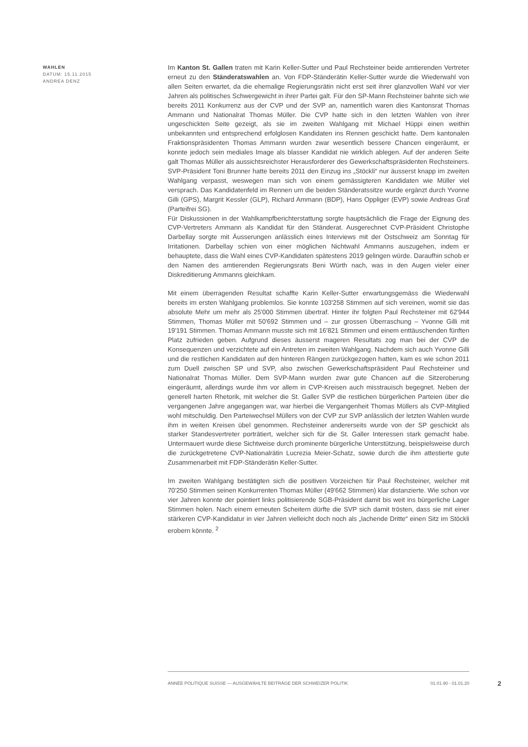WAHLEN
DATUM: 15.11.2015
ANDREA DENZ
Im Kanton St. Gallen traten mit Karin Keller-Sutter und Paul Rechsteiner beide amtierenden Vertreter erneut zu den Ständeratswahlen an. Von FDP-Ständerätin Keller-Sutter wurde die Wiederwahl von allen Seiten erwartet, da die ehemalige Regierungsrätin nicht erst seit ihrer glanzvollen Wahl vor vier Jahren als politisches Schwergewicht in ihrer Partei galt. Für den SP-Mann Rechsteiner bahnte sich wie bereits 2011 Konkurrenz aus der CVP und der SVP an, namentlich waren dies Kantonsrat Thomas Ammann und Nationalrat Thomas Müller. Die CVP hatte sich in den letzten Wahlen von ihrer ungeschickten Seite gezeigt, als sie im zweiten Wahlgang mit Michael Hüppi einen weithin unbekannten und entsprechend erfolglosen Kandidaten ins Rennen geschickt hatte. Dem kantonalen Fraktionspräsidenten Thomas Ammann wurden zwar wesentlich bessere Chancen eingeräumt, er konnte jedoch sein mediales Image als blasser Kandidat nie wirklich ablegen. Auf der anderen Seite galt Thomas Müller als aussichtsreichster Herausforderer des Gewerkschaftspräsidenten Rechsteiners. SVP-Präsident Toni Brunner hatte bereits 2011 den Einzug ins „Stöckli“ nur äusserst knapp im zweiten Wahlgang verpasst, weswegen man sich von einem gemässigteren Kandidaten wie Müller viel versprach. Das Kandidatenfeld im Rennen um die beiden Ständeratssitze wurde ergänzt durch Yvonne Gilli (GPS), Margrit Kessler (GLP), Richard Ammann (BDP), Hans Oppliger (EVP) sowie Andreas Graf (Parteifrei SG).
Für Diskussionen in der Wahlkampfberichterstattung sorgte hauptsächlich die Frage der Eignung des CVP-Vertreters Ammann als Kandidat für den Ständerat. Ausgerechnet CVP-Präsident Christophe Darbellay sorgte mit Äusserungen anlässlich eines Interviews mit der Ostschweiz am Sonntag für Irritationen. Darbellay schien von einer möglichen Nichtwahl Ammanns auszugehen, indem er behauptete, dass die Wahl eines CVP-Kandidaten spätestens 2019 gelingen würde. Daraufhin schob er den Namen des amtierenden Regierungsrats Beni Würth nach, was in den Augen vieler einer Diskreditierung Ammanns gleichkam.
Mit einem überragenden Resultat schaffte Karin Keller-Sutter erwartungsgemäss die Wiederwahl bereits im ersten Wahlgang problemlos. Sie konnte 103'258 Stimmen auf sich vereinen, womit sie das absolute Mehr um mehr als 25'000 Stimmen übertraf. Hinter ihr folgten Paul Rechsteiner mit 62'944 Stimmen, Thomas Müller mit 50'692 Stimmen und – zur grossen Überraschung – Yvonne Gilli mit 19'191 Stimmen. Thomas Ammann musste sich mit 16'821 Stimmen und einem enttäuschenden fünften Platz zufrieden geben. Aufgrund dieses äusserst mageren Resultats zog man bei der CVP die Konsequenzen und verzichtete auf ein Antreten im zweiten Wahlgang. Nachdem sich auch Yvonne Gilli und die restlichen Kandidaten auf den hinteren Rängen zurückgezogen hatten, kam es wie schon 2011 zum Duell zwischen SP und SVP, also zwischen Gewerkschaftspräsident Paul Rechsteiner und Nationalrat Thomas Müller. Dem SVP-Mann wurden zwar gute Chancen auf die Sitzeroberung eingeräumt, allerdings wurde ihm vor allem in CVP-Kreisen auch misstrauisch begegnet. Neben der generell harten Rhetorik, mit welcher die St. Galler SVP die restlichen bürgerlichen Parteien über die vergangenen Jahre angegangen war, war hierbei die Vergangenheit Thomas Müllers als CVP-Mitglied wohl mitschuldig. Den Parteiwechsel Müllers von der CVP zur SVP anlässlich der letzten Wahlen wurde ihm in weiten Kreisen übel genommen. Rechsteiner andererseits wurde von der SP geschickt als starker Standesvertreter porträtiert, welcher sich für die St. Galler Interessen stark gemacht habe. Untermauert wurde diese Sichtweise durch prominente bürgerliche Unterstützung, beispielsweise durch die zurückgetretene CVP-Nationalrätin Lucrezia Meier-Schatz, sowie durch die ihm attestierte gute Zusammenarbeit mit FDP-Ständerätin Keller-Sutter.
Im zweiten Wahlgang bestätigten sich die positiven Vorzeichen für Paul Rechsteiner, welcher mit 70'250 Stimmen seinen Konkurrenten Thomas Müller (49'662 Stimmen) klar distanzierte. Wie schon vor vier Jahren konnte der pointiert links politisierende SGB-Präsident damit bis weit ins bürgerliche Lager Stimmen holen. Nach einem erneuten Scheitern dürfte die SVP sich damit trösten, dass sie mit einer stärkeren CVP-Kandidatur in vier Jahren vielleicht doch noch als „lachende Dritte“ einen Sitz im Stöckli erobern könnte. <sup>2</sup>
ANNÉE POLITIQUE SUISSE — AUSGEWÄHLTE BEITRÄGE DER SCHWEIZER POLITIK 01.01.90 - 01.01.20
2